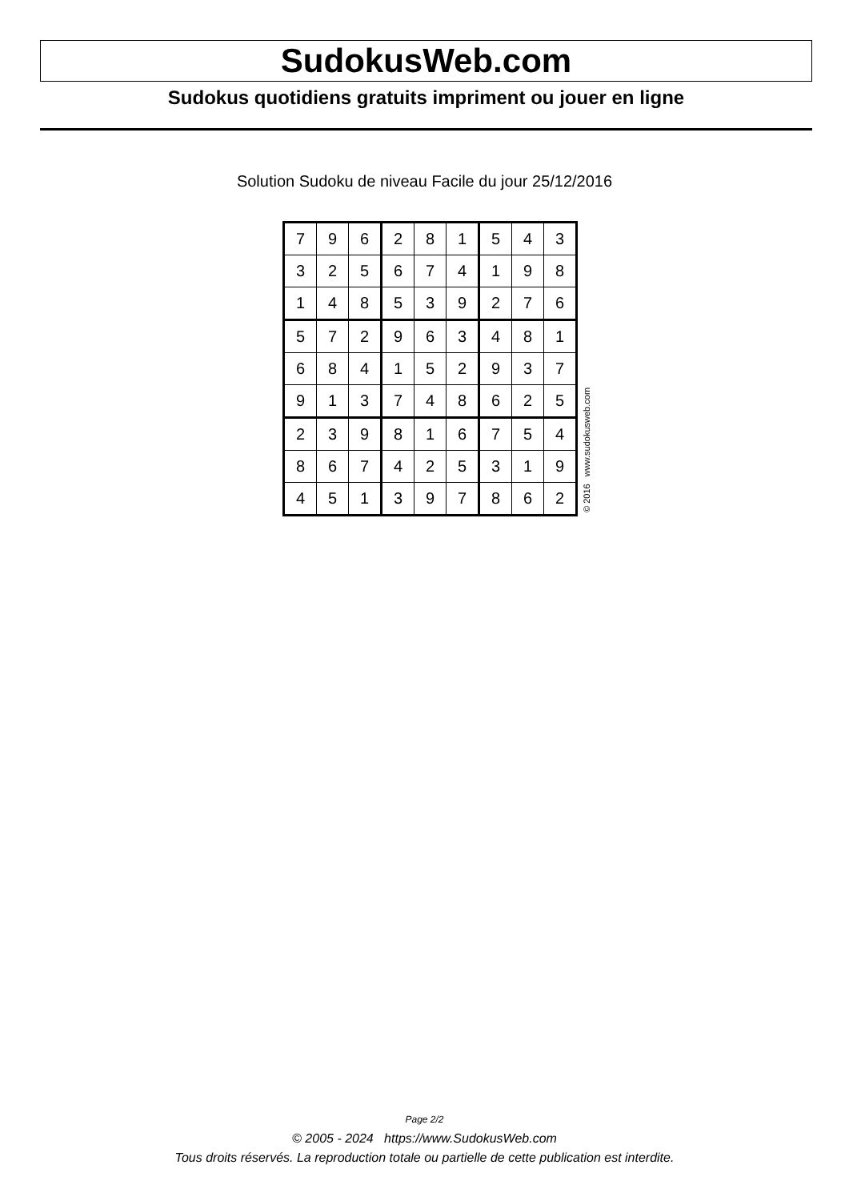SudokusWeb.com
Sudokus quotidiens gratuits impriment ou jouer en ligne
Solution Sudoku de niveau Facile du jour 25/12/2016
| 7 | 9 | 6 | 2 | 8 | 1 | 5 | 4 | 3 |
| 3 | 2 | 5 | 6 | 7 | 4 | 1 | 9 | 8 |
| 1 | 4 | 8 | 5 | 3 | 9 | 2 | 7 | 6 |
| 5 | 7 | 2 | 9 | 6 | 3 | 4 | 8 | 1 |
| 6 | 8 | 4 | 1 | 5 | 2 | 9 | 3 | 7 |
| 9 | 1 | 3 | 7 | 4 | 8 | 6 | 2 | 5 |
| 2 | 3 | 9 | 8 | 1 | 6 | 7 | 5 | 4 |
| 8 | 6 | 7 | 4 | 2 | 5 | 3 | 1 | 9 |
| 4 | 5 | 1 | 3 | 9 | 7 | 8 | 6 | 2 |
© 2016 www.sudokusweb.com
Page 2/2
© 2005 - 2024 https://www.SudokusWeb.com
Tous droits réservés. La reproduction totale ou partielle de cette publication est interdite.